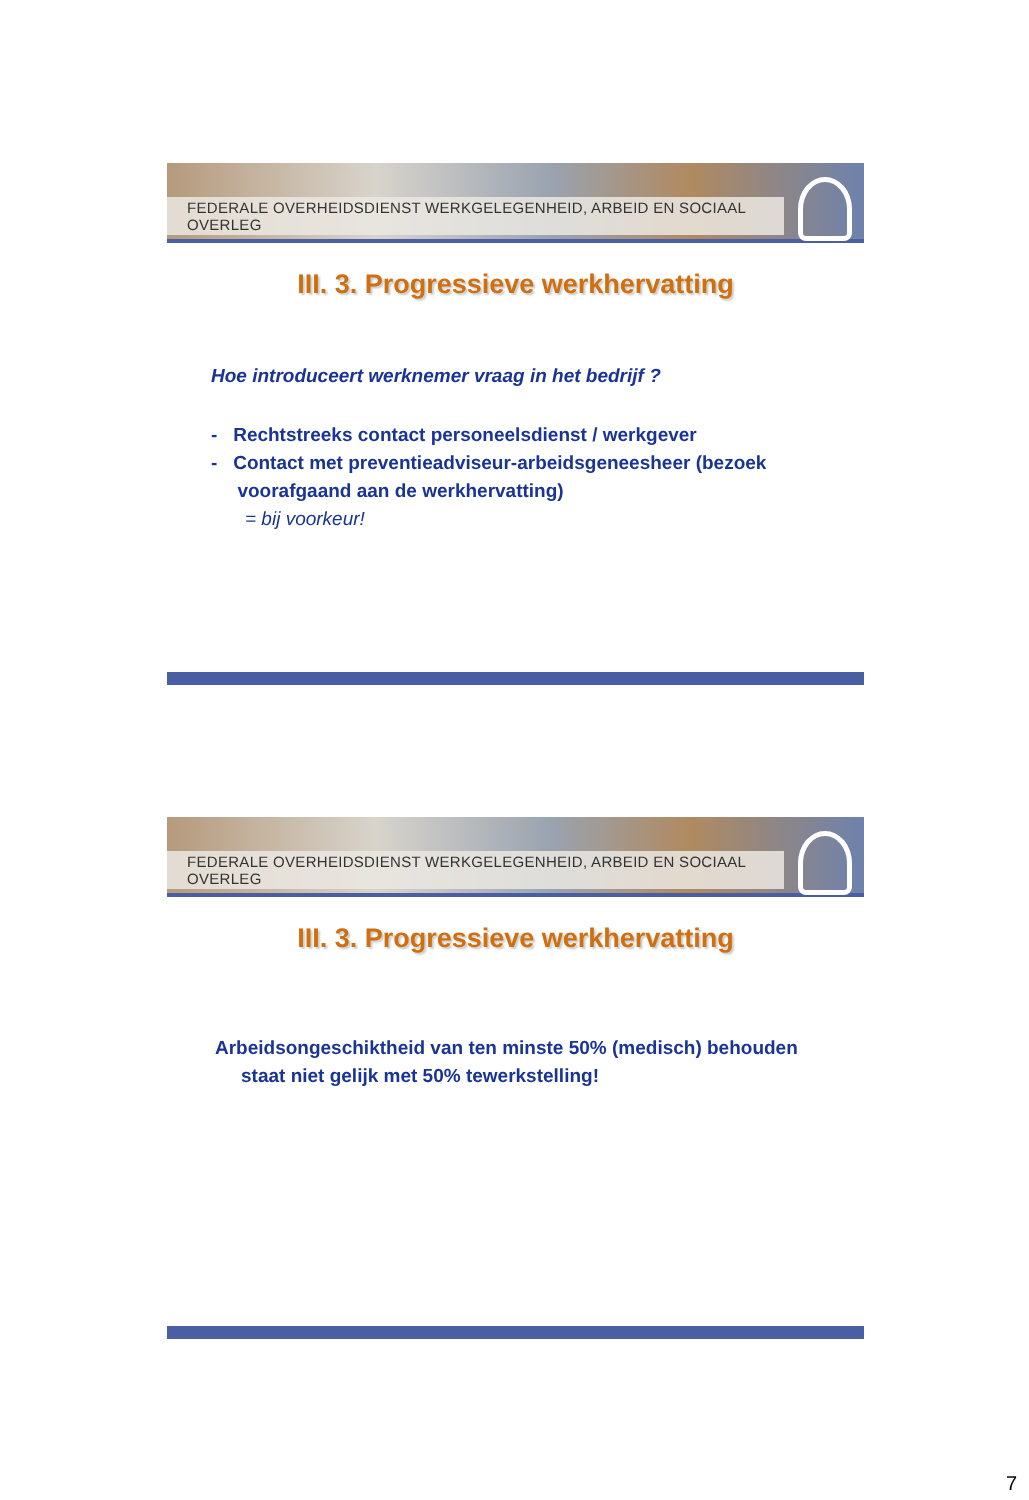FEDERALE OVERHEIDSDIENST WERKGELEGENHEID, ARBEID EN SOCIAAL OVERLEG
III. 3. Progressieve werkhervatting
Hoe introduceert werknemer vraag in het bedrijf ?
- Rechtstreeks contact personeelsdienst / werkgever
- Contact met preventieadviseur-arbeidsgeneesheer (bezoek
voorafgaand aan de werkhervatting)
= bij voorkeur!
FEDERALE OVERHEIDSDIENST WERKGELEGENHEID, ARBEID EN SOCIAAL OVERLEG
III. 3. Progressieve werkhervatting
Arbeidsongeschiktheid van ten minste 50% (medisch) behouden
staat niet gelijk met 50% tewerkstelling!
7